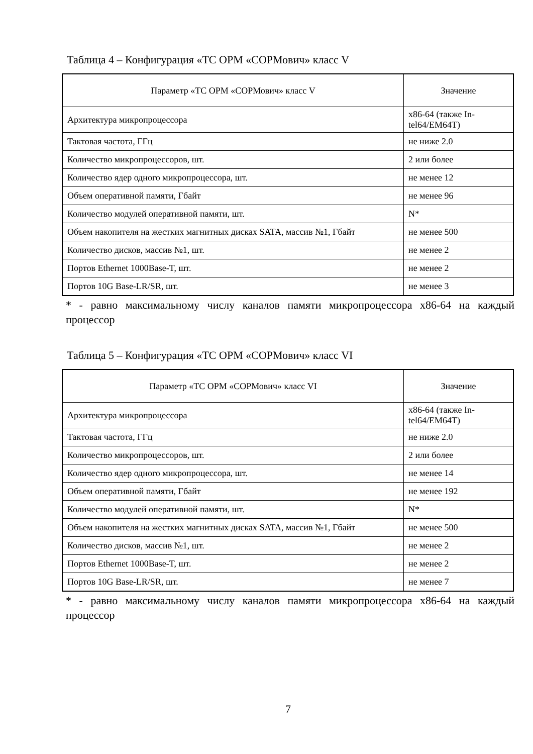Таблица 4 – Конфигурация «ТС ОРМ «СОРМович» класс V
| Параметр «ТС ОРМ «СОРМович» класс V | Значение |
| --- | --- |
| Архитектура микропроцессора | x86-64 (также In-tel64/EM64T) |
| Тактовая частота, ГГц | не ниже 2.0 |
| Количество микропроцессоров, шт. | 2 или более |
| Количество ядер одного микропроцессора, шт. | не менее 12 |
| Объем оперативной памяти, Гбайт | не менее 96 |
| Количество модулей оперативной памяти, шт. | N* |
| Объем накопителя на жестких магнитных дисках SATA, массив №1, Гбайт | не менее 500 |
| Количество дисков, массив №1, шт. | не менее 2 |
| Портов Ethernet 1000Base-T, шт. | не менее 2 |
| Портов 10G Base-LR/SR, шт. | не менее 3 |
* - равно максимальному числу каналов памяти микропроцессора x86-64 на каждый процессор
Таблица 5 – Конфигурация «ТС ОРМ «СОРМович» класс VI
| Параметр «ТС ОРМ «СОРМович» класс VI | Значение |
| --- | --- |
| Архитектура микропроцессора | x86-64 (также In-tel64/EM64T) |
| Тактовая частота, ГГц | не ниже 2.0 |
| Количество микропроцессоров, шт. | 2 или более |
| Количество ядер одного микропроцессора, шт. | не менее 14 |
| Объем оперативной памяти, Гбайт | не менее 192 |
| Количество модулей оперативной памяти, шт. | N* |
| Объем накопителя на жестких магнитных дисках SATA, массив №1, Гбайт | не менее 500 |
| Количество дисков, массив №1, шт. | не менее 2 |
| Портов Ethernet 1000Base-T, шт. | не менее 2 |
| Портов 10G Base-LR/SR, шт. | не менее 7 |
* - равно максимальному числу каналов памяти микропроцессора x86-64 на каждый процессор
7